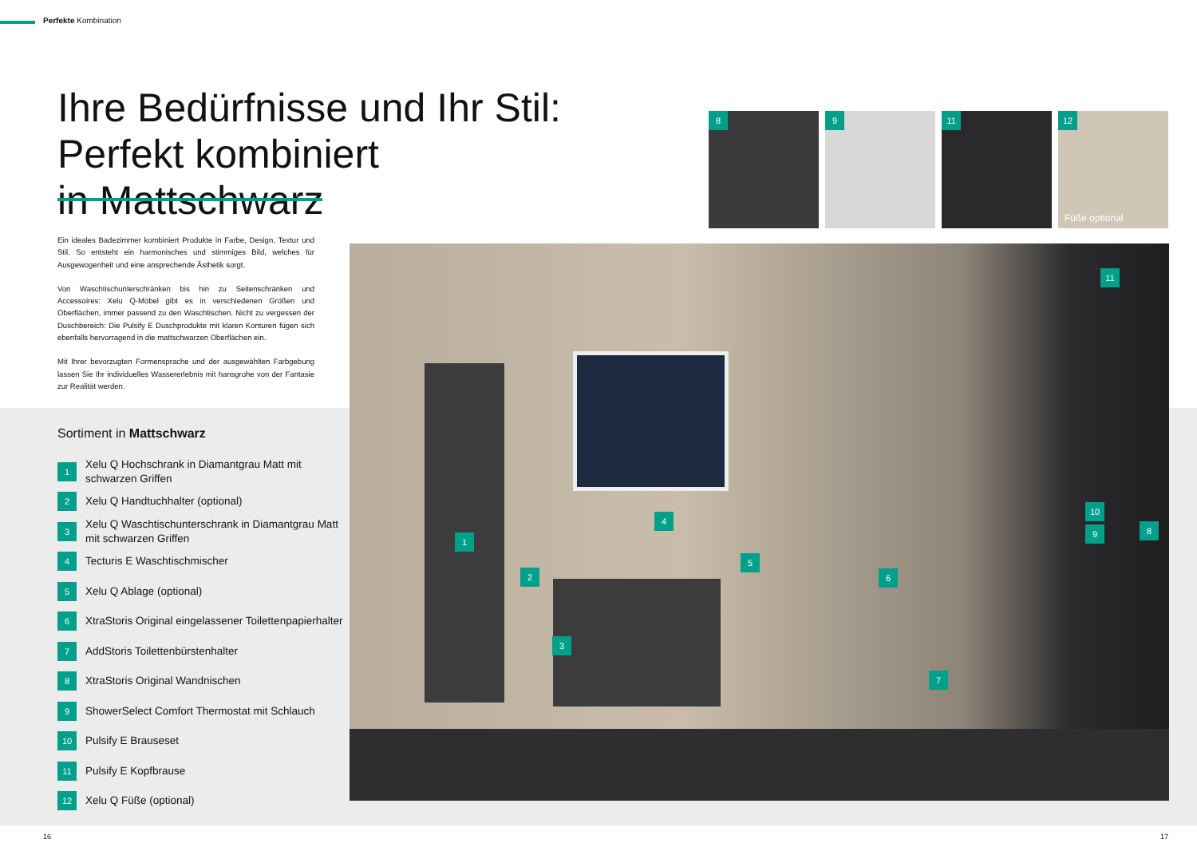Perfekte Kombination
Ihre Bedürfnisse und Ihr Stil:
Perfekt kombiniert
in Mattschwarz
Ein ideales Badezimmer kombiniert Produkte in Farbe, Design, Textur und Stil. So entsteht ein harmonisches und stimmiges Bild, welches für Ausgewogenheit und eine ansprechende Ästhetik sorgt.
Von Waschtischunterschränken bis hin zu Seitenschränken und Accessoires: Xelu Q-Möbel gibt es in verschiedenen Größen und Oberflächen, immer passend zu den Waschtischen. Nicht zu vergessen der Duschbereich: Die Pulsify E Duschprodukte mit klaren Konturen fügen sich ebenfalls hervorragend in die mattschwarzen Oberflächen ein.
Mit Ihrer bevorzugten Formensprache und der ausgewählten Farbgebung lassen Sie Ihr individuelles Wassererlebnis mit hansgrohe von der Fantasie zur Realität werden.
8
9
11
12
Füße optional
Sortiment in Mattschwarz
1 Xelu Q Hochschrank in Diamantgrau Matt mit schwarzen Griffen
2 Xelu Q Handtuchhalter (optional)
3 Xelu Q Waschtischunterschrank in Diamantgrau Matt mit schwarzen Griffen
4 Tecturis E Waschtischmischer
5 Xelu Q Ablage (optional)
6 XtraStoris Original eingelassener Toilettenpapierhalter
7 AddStoris Toilettenbürstenhalter
8 XtraStoris Original Wandnischen
9 ShowerSelect Comfort Thermostat mit Schlauch
10 Pulsify E Brauseset
11 Pulsify E Kopfbrause
12 Xelu Q Füße (optional)
1
2
3
4
5
6
7
8 9
10
11
16 17